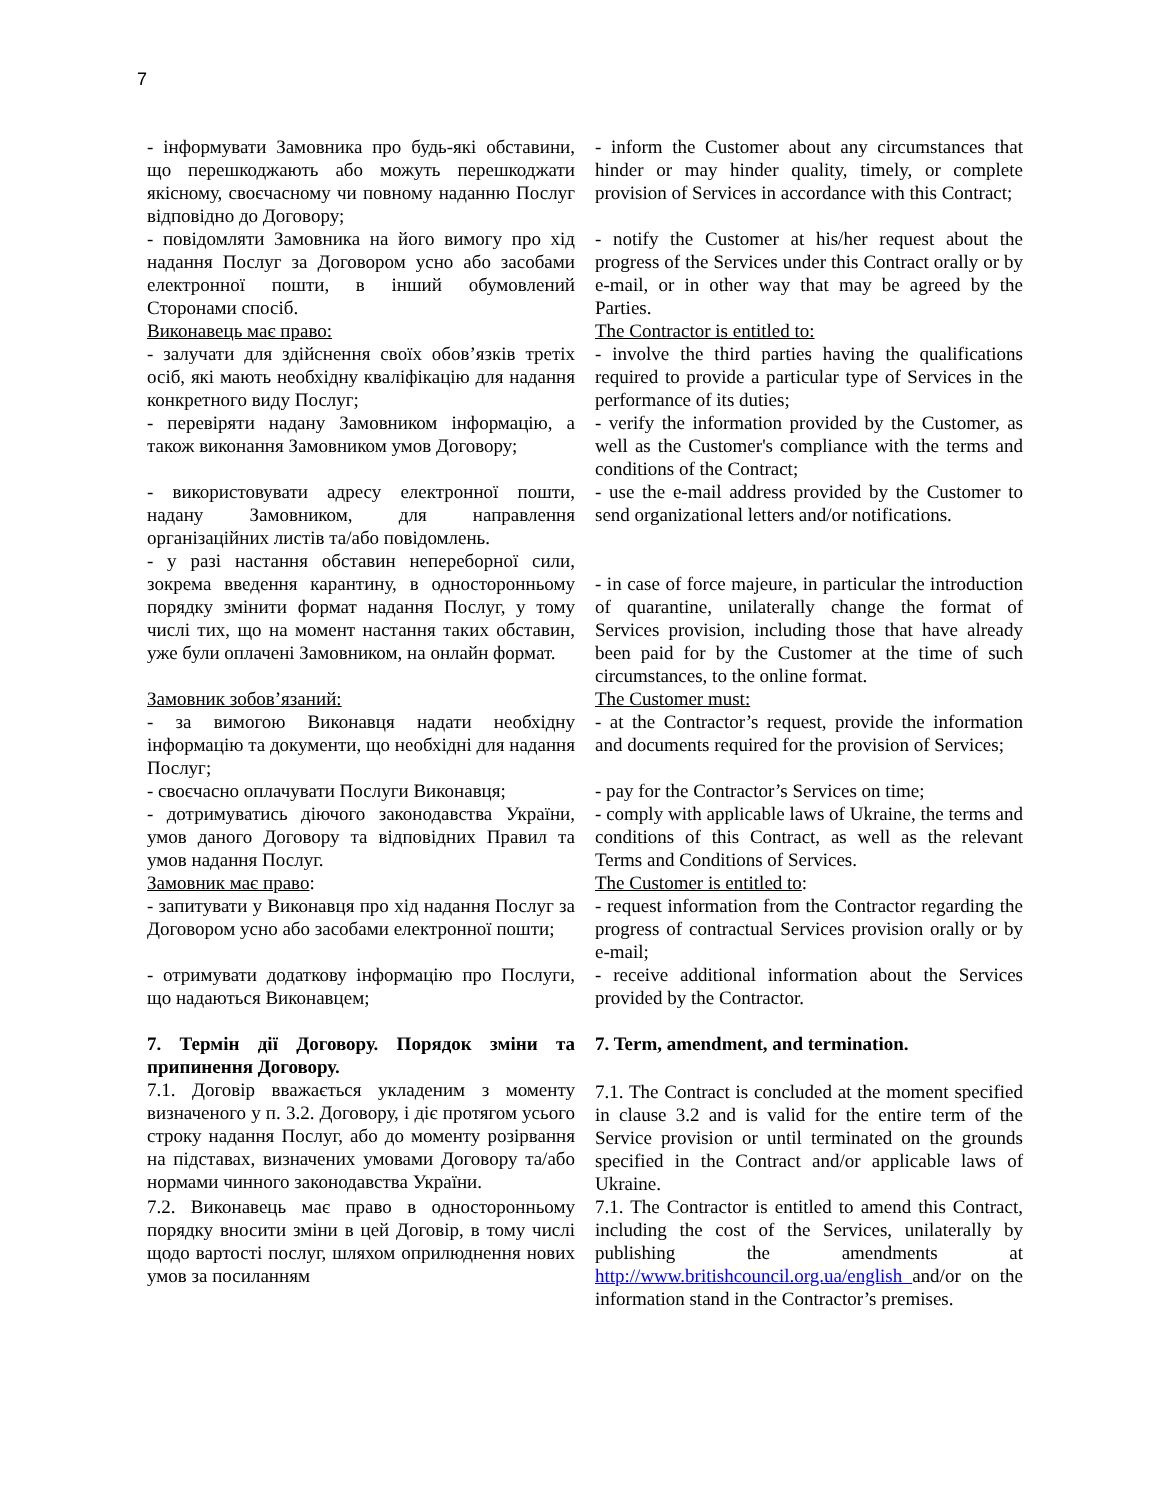7
- інформувати Замовника про будь-які обставини, що перешкоджають або можуть перешкоджати якісному, своєчасному чи повному наданню Послуг відповідно до Договору;
- inform the Customer about any circumstances that hinder or may hinder quality, timely, or complete provision of Services in accordance with this Contract;
- повідомляти Замовника на його вимогу про хід надання Послуг за Договором усно або засобами електронної пошти, в інший обумовлений Сторонами спосіб.
- notify the Customer at his/her request about the progress of the Services under this Contract orally or by e-mail, or in other way that may be agreed by the Parties.
Виконавець має право: The Contractor is entitled to:
- залучати для здійснення своїх обов’язків третіх осіб, які мають необхідну кваліфікацію для надання конкретного виду Послуг;
- involve the third parties having the qualifications required to provide a particular type of Services in the performance of its duties;
- перевіряти надану Замовником інформацію, а також виконання Замовником умов Договору;
- verify the information provided by the Customer, as well as the Customer's compliance with the terms and conditions of the Contract;
- використовувати адресу електронної пошти, надану Замовником, для направлення організаційних листів та/або повідомлень.
- use the e-mail address provided by the Customer to send organizational letters and/or notifications.
- у разі настання обставин непереборної сили, зокрема введення карантину, в односторонньому порядку змінити формат надання Послуг, у тому числі тих, що на момент настання таких обставин, уже були оплачені Замовником, на онлайн формат.
- in case of force majeure, in particular the introduction of quarantine, unilaterally change the format of Services provision, including those that have already been paid for by the Customer at the time of such circumstances, to the online format.
Замовник зобов’язаний: The Customer must:
- за вимогою Виконавця надати необхідну інформацію та документи, що необхідні для надання Послуг;
- at the Contractor’s request, provide the information and documents required for the provision of Services;
- своєчасно оплачувати Послуги Виконавця;
- pay for the Contractor’s Services on time;
- дотримуватись діючого законодавства України, умов даного Договору та відповідних Правил та умов надання Послуг.
- comply with applicable laws of Ukraine, the terms and conditions of this Contract, as well as the relevant Terms and Conditions of Services.
Замовник має право: The Customer is entitled to:
- запитувати у Виконавця про хід надання Послуг за Договором усно або засобами електронної пошти;
- request information from the Contractor regarding the progress of contractual Services provision orally or by e-mail;
- отримувати додаткову інформацію про Послуги, що надаються Виконавцем;
- receive additional information about the Services provided by the Contractor.
7. Термін дії Договору. Порядок зміни та припинення Договору.
7. Term, amendment, and termination.
7.1. Договір вважається укладеним з моменту визначеного у п. 3.2. Договору, і діє протягом усього строку надання Послуг, або до моменту розірвання на підставах, визначених умовами Договору та/або нормами чинного законодавства України.
7.1. The Contract is concluded at the moment specified in clause 3.2 and is valid for the entire term of the Service provision or until terminated on the grounds specified in the Contract and/or applicable laws of Ukraine.
7.2. Виконавець має право в односторонньому порядку вносити зміни в цей Договір, в тому числі щодо вартості послуг, шляхом оприлюднення нових умов за посиланням
7.1. The Contractor is entitled to amend this Contract, including the cost of the Services, unilaterally by publishing the amendments at http://www.britishcouncil.org.ua/english and/or on the information stand in the Contractor’s premises.